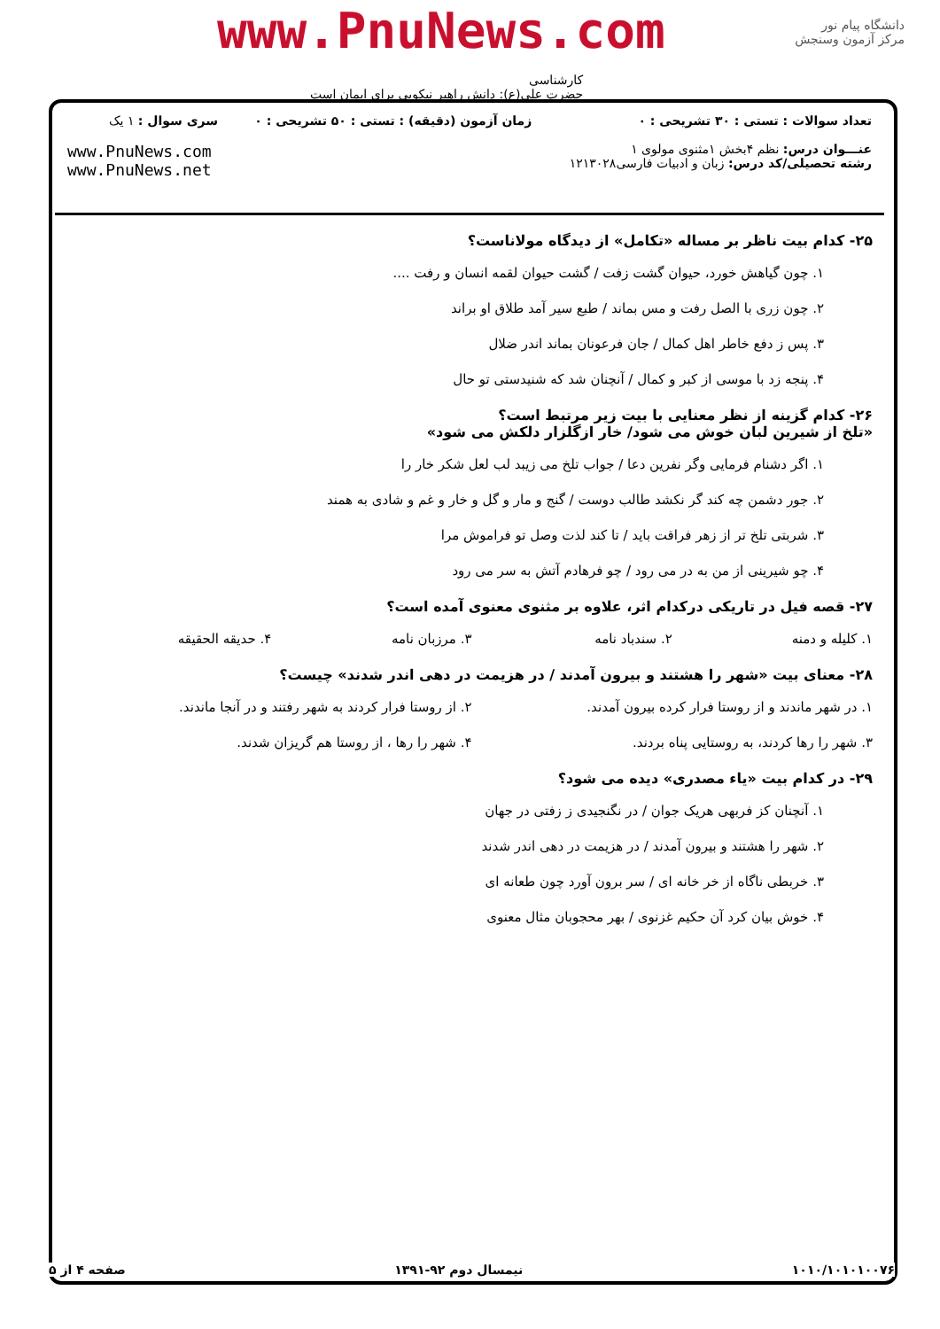دانشگاه پیام نور
مرکز آزمون وسنجش
www.PnuNews.com
کارشناسی
حضرت علی(ع): دانش راهبر نیکویی برای ایمان است
| تعداد سوالات : تستی : ۳۰ تشریحی : ۰ | زمان آزمون (دقیقه) : تستی : ۵۰ تشریحی : ۰ | سری سوال : ۱ یک |
| عنـــوان درس: نظم ۴بخش ۱مثنوی مولوی ۱ رشته تحصیلی/کد درس: زبان و ادبیات فارسی۱۲۱۳۰۲۸ | | www.PnuNews.com www.PnuNews.net |
۲۵- کدام بیت ناظر بر مساله «تکامل» از دیدگاه مولاناست؟
۱. چون گیاهش خورد، حیوان گشت زفت / گشت حیوان لقمه انسان و رفت ....
۲. چون زری با الصل رفت و مس بماند / طبع سیر آمد طلاق او براند
۳. پس ز دفع خاطر اهل کمال / جان فرعونان بماند اندر ضلال
۴. پنجه زد با موسی از کبر و کمال / آنچنان شد که شنیدستی تو حال
۲۶- کدام گزینه از نظر معنایی با بیت زیر مرتبط است؟
«تلخ از شیرین لبان خوش می شود/ خار ازگلزار دلکش می شود»
۱. اگر دشنام فرمایی وگر نفرین دعا / جواب تلخ می زیبد لب لعل شکر خار را
۲. جور دشمن چه کند گر نکشد طالب دوست / گنج و مار و گل و خار و غم و شادی به همند
۳. شربتی تلخ تر از زهر فراقت باید / تا کند لذت وصل تو فراموش مرا
۴. چو شیرینی از من به در می رود / چو فرهادم آتش به سر می رود
۲۷- قصه فیل در تاریکی درکدام اثر، علاوه بر مثنوی معنوی آمده است؟
۱. کلیله و دمنه ۲. سندباد نامه ۳. مرزبان نامه ۴. حدیقه الحقیقه
۲۸- معنای بیت «شهر را هشتند و بیرون آمدند / در هزیمت در دهی اندر شدند» چیست؟
۱. در شهر ماندند و از روستا فرار کرده بیرون آمدند. ۲. از روستا فرار کردند به شهر رفتند و در آنجا ماندند.
۳. شهر را رها کردند، به روستایی پناه بردند. ۴. شهر را رها ، از روستا هم گریزان شدند.
۲۹- در کدام بیت «یاء مصدری» دیده می شود؟
۱. آنچنان کز فربهی هریک جوان / در نگنجیدی ز زفتی در جهان
۲. شهر را هشتند و بیرون آمدند / در هزیمت در دهی اندر شدند
۳. خربطی ناگاه از خر خانه ای / سر برون آورد چون طعانه ای
۴. خوش بیان کرد آن حکیم غزنوی / بهر محجوبان مثال معنوی
۱۰۱۰/۱۰۱۰۱۰۰۷۶ نیمسال دوم ۹۲-۱۳۹۱ صفحه ۴ از ۵